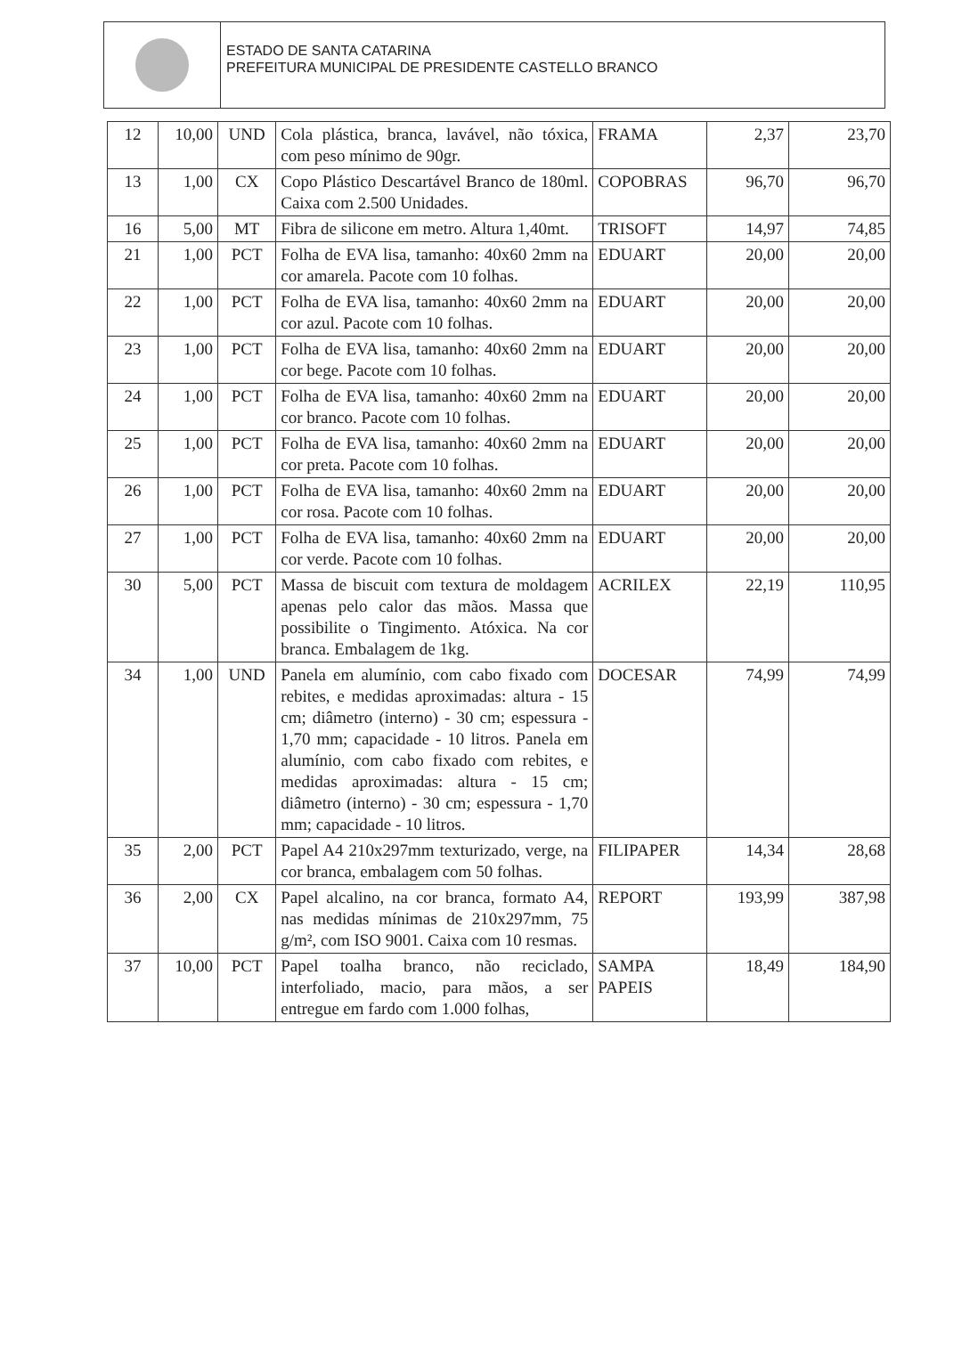ESTADO DE SANTA CATARINA
PREFEITURA MUNICIPAL DE PRESIDENTE CASTELLO BRANCO
| 12 | 10,00 | UND | Cola plástica, branca, lavável, não tóxica, com peso mínimo de 90gr. | FRAMA | 2,37 | 23,70 |
| 13 | 1,00 | CX | Copo Plástico Descartável Branco de 180ml. Caixa com 2.500 Unidades. | COPOBRAS | 96,70 | 96,70 |
| 16 | 5,00 | MT | Fibra de silicone em metro. Altura 1,40mt. | TRISOFT | 14,97 | 74,85 |
| 21 | 1,00 | PCT | Folha de EVA lisa, tamanho: 40x60 2mm na cor amarela. Pacote com 10 folhas. | EDUART | 20,00 | 20,00 |
| 22 | 1,00 | PCT | Folha de EVA lisa, tamanho: 40x60 2mm na cor azul. Pacote com 10 folhas. | EDUART | 20,00 | 20,00 |
| 23 | 1,00 | PCT | Folha de EVA lisa, tamanho: 40x60 2mm na cor bege. Pacote com 10 folhas. | EDUART | 20,00 | 20,00 |
| 24 | 1,00 | PCT | Folha de EVA lisa, tamanho: 40x60 2mm na cor branco. Pacote com 10 folhas. | EDUART | 20,00 | 20,00 |
| 25 | 1,00 | PCT | Folha de EVA lisa, tamanho: 40x60 2mm na cor preta. Pacote com 10 folhas. | EDUART | 20,00 | 20,00 |
| 26 | 1,00 | PCT | Folha de EVA lisa, tamanho: 40x60 2mm na cor rosa. Pacote com 10 folhas. | EDUART | 20,00 | 20,00 |
| 27 | 1,00 | PCT | Folha de EVA lisa, tamanho: 40x60 2mm na cor verde. Pacote com 10 folhas. | EDUART | 20,00 | 20,00 |
| 30 | 5,00 | PCT | Massa de biscuit com textura de moldagem apenas pelo calor das mãos. Massa que possibilite o Tingimento. Atóxica. Na cor branca. Embalagem de 1kg. | ACRILEX | 22,19 | 110,95 |
| 34 | 1,00 | UND | Panela em alumínio, com cabo fixado com rebites, e medidas aproximadas: altura - 15 cm; diâmetro (interno) - 30 cm; espessura - 1,70 mm; capacidade - 10 litros. Panela em alumínio, com cabo fixado com rebites, e medidas aproximadas: altura - 15 cm; diâmetro (interno) - 30 cm; espessura - 1,70 mm; capacidade - 10 litros. | DOCESAR | 74,99 | 74,99 |
| 35 | 2,00 | PCT | Papel A4 210x297mm texturizado, verge, na cor branca, embalagem com 50 folhas. | FILIPAPER | 14,34 | 28,68 |
| 36 | 2,00 | CX | Papel alcalino, na cor branca, formato A4, nas medidas mínimas de 210x297mm, 75 g/m², com ISO 9001. Caixa com 10 resmas. | REPORT | 193,99 | 387,98 |
| 37 | 10,00 | PCT | Papel toalha branco, não reciclado, interfoliado, macio, para mãos, a ser entregue em fardo com 1.000 folhas, | SAMPA PAPEIS | 18,49 | 184,90 |